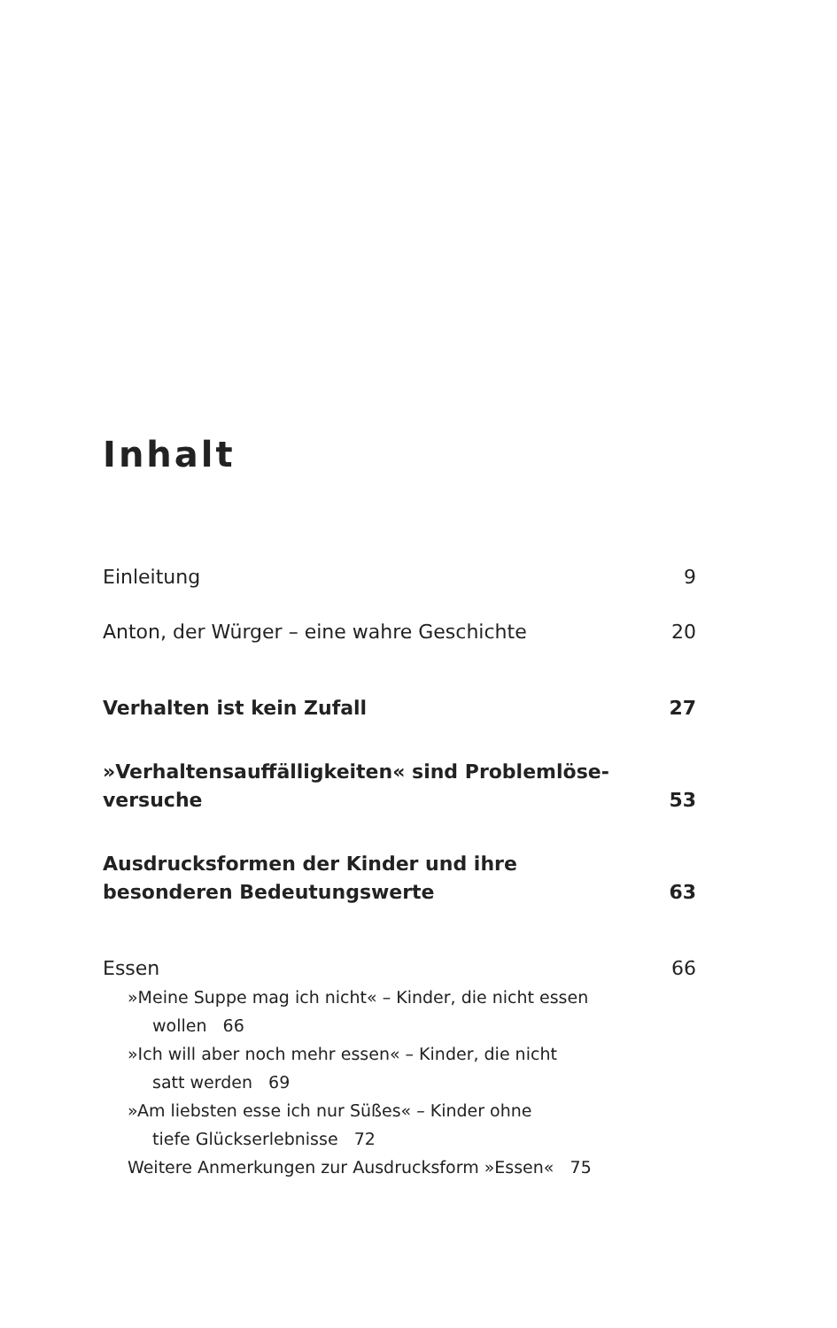Inhalt
Einleitung 9
Anton, der Würger – eine wahre Geschichte 20
Verhalten ist kein Zufall 27
»Verhaltensauffälligkeiten« sind Problemlöse-
versuche 53
Ausdrucksformen der Kinder und ihre
besonderen Bedeutungswerte 63
Essen 66
»Meine Suppe mag ich nicht« – Kinder, die nicht essen
wollen 66
»Ich will aber noch mehr essen« – Kinder, die nicht
satt werden 69
»Am liebsten esse ich nur Süßes« – Kinder ohne
tiefe Glückserlebnisse 72
Weitere Anmerkungen zur Ausdrucksform »Essen« 75